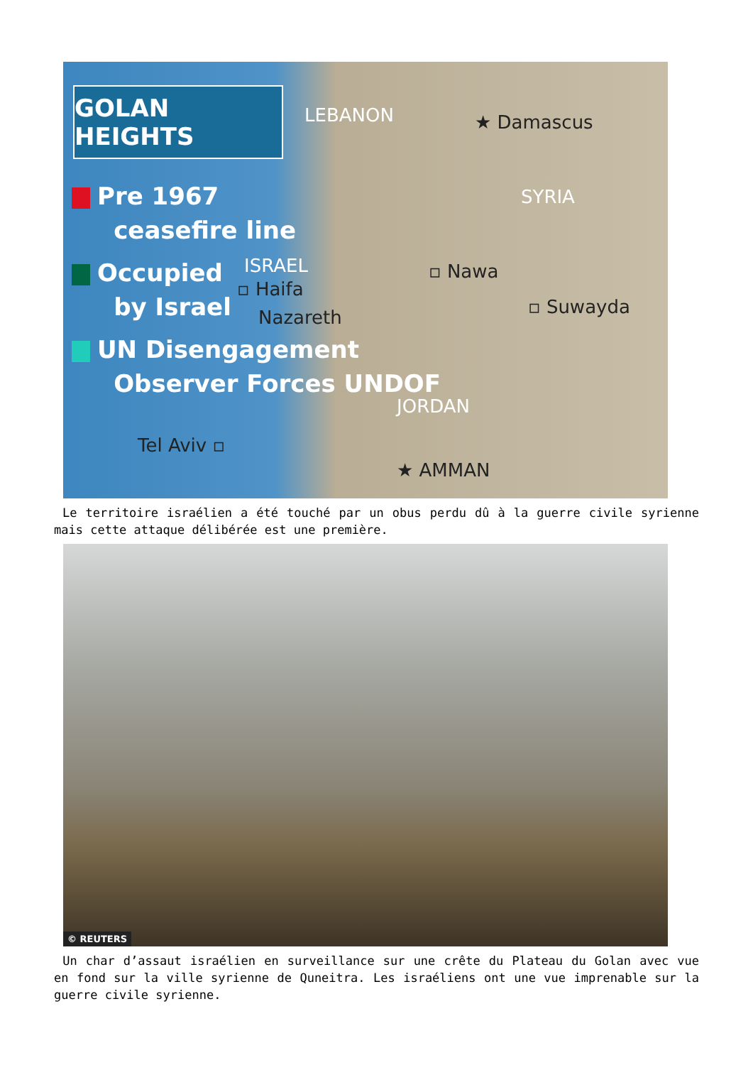GOLAN HEIGHTS
Pre 1967
ceasefire line
Occupied
by Israel
UN Disengagement
Observer Forces UNDOF
LEBANON ★ Damascus
SYRIA
ISRAEL ▫ Nawa
▫ Haifa
▫ Suwayda Nazareth
JORDAN
Tel Aviv ▫
★ AMMAN
Le territoire israélien a été touché par un obus perdu dû à la guerre civile syrienne mais cette attaque délibérée est une première.
© REUTERS
Un char d’assaut israélien en surveillance sur une crête du Plateau du Golan avec vue en fond sur la ville syrienne de Quneitra. Les israéliens ont une vue imprenable sur la guerre civile syrienne.